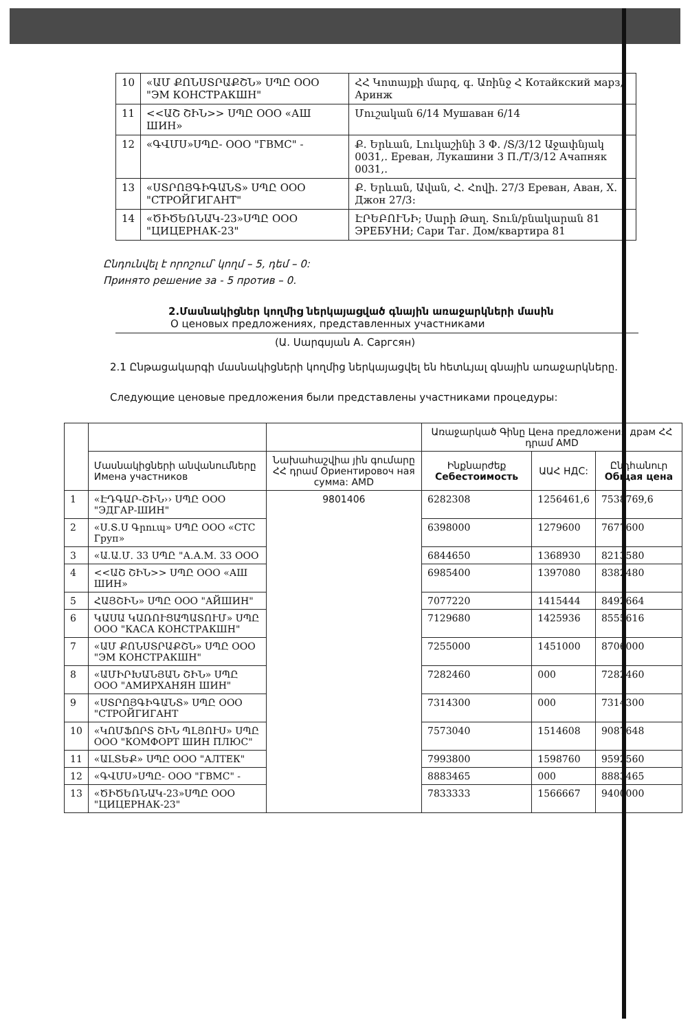| 10 | «ԱՄ ՔՈՆՍՏՐԱՔՇՆ» ՍՊԸ ООО "ЭМ КОНСТРАКШН" | ՀՀ Կոտայքի մարզ, գ. Առինջ Հ Котайкский марз, Аринж |
| 11 | <<ԱՇ ՇԻՆ>> ՍՊԸ ООО «АШ ШИН» | Մուշական 6/14 Мушаван 6/14 |
| 12 | «ԳՎՄՍ»ՍՊԸ- ООО "ГВМС" - | Ք. Երևան, Լուկաշինի 3 Փ. /Տ/3/12 Աջափնյակ 0031,. Ереван, Лукашини 3 П./Т/3/12 Ачапняк 0031,. |
| 13 | «ՍՏՐՈՅԳԻԳԱՆՏ» ՍՊԸ ООО "СТРОЙГИГАНТ" | Ք. Երևան, Ավան, Հ. Հովի. 27/3 Ереван, Аван, Х. Джон 27/3: |
| 14 | «ԾԻԾԵՌՆԱԿ-23»ՍՊԸ ООО "ЦИЦЕРНАК-23" | ԷՐԵԲՈՒՆԻ; Սարի Թաղ. Տուն/բնակարան 81 ЭРЕБУНИ; Сари Таг. Дом/квартира 81 |
Ընդունվել է որոշում՝ կողմ – 5, դեմ – 0:
Принято решение за - 5 против – 0.
2.Մասնակիցներ կողմից ներկայացված գնային առաջարկների մասին
О ценовых предложениях, представленных участниками
(Ա. Սարգսյան А. Саргсян)
2.1 Ընթացակարգի մասնակիցների կողմից ներկայացվել են հետևյալ գնային առաջարկները.
Следующие ценовые предложения были представлены участниками процедуры:
| | | | Առաջարկած Գինը Цена предложения драм ՀՀ դրամ AMD | | |
| | Մասնակիցների անվանումները Имена участников | Նախահաշվիա յին գումարը ՀՀ դրամ Ориентировоч ная сумма: AMD | Ինքնարժեք Себестоимость | ԱԱՀ НДС: | Ընդհանուր Общая цена |
| 1 | «ԷԴԳԱՐ-ՇԻՆ›› ՍՊԸ ООО "ЭДГАР-ШИН" | 9801406 | 6282308 | 1256461,6 | 7538769,6 |
| 2 | «Ս.Տ.Ս Գրուպ» ՍՊԸ ООО «СТС Груп» | | 6398000 | 1279600 | 7677600 |
| 3 | «Ա.Ա.Մ. 33 ՍՊԸ "А.А.М. 33 ООО | | 6844650 | 1368930 | 8213580 |
| 4 | <<ԱՇ ՇԻՆ>> ՍՊԸ ООО «АШ ШИН» | | 6985400 | 1397080 | 8382480 |
| 5 | ՀԱՅՇԻՆ» ՍՊԸ ООО "АЙШИН" | | 7077220 | 1415444 | 8492664 |
| 6 | ԿԱՍԱ ԿԱՌՈՒՑԱՊԱՏՈՒՄ» ՍՊԸ ООО "КАСА КОНСТРАКШН" | | 7129680 | 1425936 | 8555616 |
| 7 | «ԱՄ ՔՈՆՍՏՐԱՔՇՆ» ՍՊԸ ООО "ЭМ КОНСТРАКШН" | | 7255000 | 1451000 | 8706000 |
| 8 | «ԱՄԻՐԽԱՆՅԱՆ ՇԻՆ» ՍՊԸ ООО "АМИРХАНЯН ШИН" | | 7282460 | 000 | 7282460 |
| 9 | «ՍՏՐՈՅԳԻԳԱՆՏ» ՍՊԸ ООО "СТРОЙГИГАНТ | | 7314300 | 000 | 7314300 |
| 10 | «ԿՈՄՖՈՐՏ ՇԻՆ ՊԼՅՈՒՍ» ՍՊԸ ООО "КОМФОРТ ШИН ПЛЮС" | | 7573040 | 1514608 | 9087648 |
| 11 | «ԱԼՏԵՔ» ՍՊԸ ООО "АЛТЕК" | | 7993800 | 1598760 | 9592560 |
| 12 | «ԳՎՄՍ»ՍՊԸ- ООО "ГВМС" - | | 8883465 | 000 | 8883465 |
| 13 | «ԾԻԾԵՌՆԱԿ-23»ՍՊԸ ООО "ЦИЦЕРНАК-23" | | 7833333 | 1566667 | 9400000 |